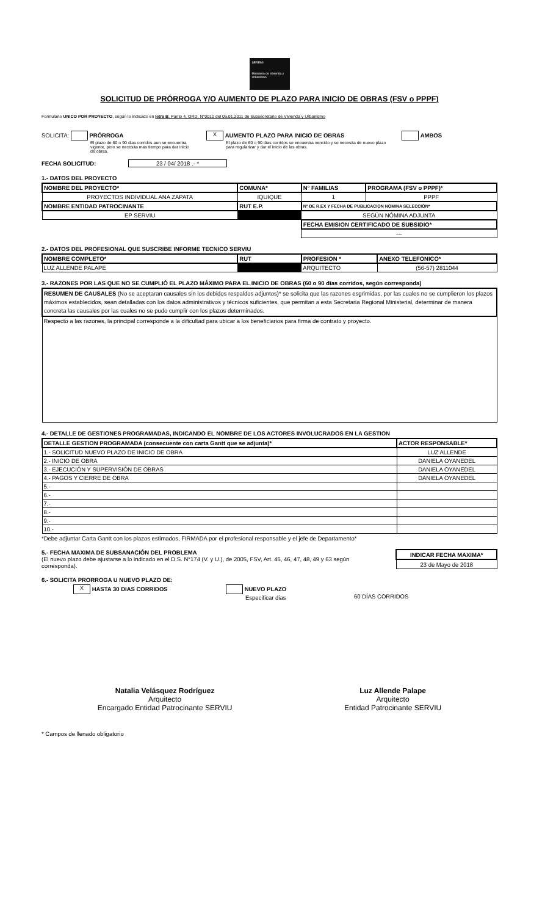SEREMI
Ministerio de Vivienda y Urbanismo
SOLICITUD DE PRÓRROGA Y/O AUMENTO DE PLAZO PARA INICIO DE OBRAS (FSV o PPPF)
Formulario UNICO POR PROYECTO, según lo indicado en letra B, Punto 4, ORD. N°0010 del 05.01.2011 de Subsecretario de Vivienda y Urbanismo
SOLICITA: PRÓRROGA
El plazo de 60 o 90 dias corridos aun se encuentra vigente, pero se necesita mas tiempo para dar inicio de obras.
X AUMENTO PLAZO PARA INICIO DE OBRAS
El plazo de 60 o 90 dias corridos se encuentra vencido y se necesita de nuevo plazo para regularizar y dar el inicio de las obras.
AMBOS
FECHA SOLICITUD: 23 / 04/ 2018 .- *
1.- DATOS DEL PROYECTO
| NOMBRE DEL PROYECTO* | COMUNA* | N° FAMILIAS | PROGRAMA (FSV o PPPF)* |
| --- | --- | --- | --- |
| PROYECTOS INDIVIDUAL ANA ZAPATA | IQUIQUE | 1 | PPPF |
| NOMBRE ENTIDAD PATROCINANTE | RUT E.P. | N° DE R.EX Y FECHA DE PUBLICACION NOMINA SELECCIÓN* | |
| EP SERVIU | | SEGÚN NÓMINA ADJUNTA | |
| | | FECHA EMISION CERTIFICADO DE SUBSIDIO* | |
| | | --- | |
2.- DATOS DEL PROFESIONAL QUE SUSCRIBE INFORME TECNICO SERVIU
| NOMBRE COMPLETO* | RUT | PROFESION * | ANEXO TELEFONICO* |
| --- | --- | --- | --- |
| LUZ ALLENDE PALAPE | | ARQUITECTO | (56-57) 2811044 |
3.- RAZONES POR LAS QUE NO SE CUMPLIÓ EL PLAZO MÁXIMO PARA EL INICIO DE OBRAS (60 o 90 días corridos, según corresponda)
| RESUMEN DE CAUSALES (No se aceptaran causales sin los debidos respaldos adjuntos)* se solicita que las razones esgrimidas, por las cuales no se cumplieron los plazos máximos establecidos, sean detalladas con los datos administrativos y técnicos suficientes, que permitan a esta Secretaria Regional Ministerial, determinar de manera concreta las causales por las cuales no se pudo cumplir con los plazos determinados. |
| Respecto a las razones, la principal corresponde a la dificultad para ubicar a los beneficiarios para firma de contrato y proyecto. |
4.- DETALLE DE GESTIONES PROGRAMADAS, INDICANDO EL NOMBRE DE LOS ACTORES INVOLUCRADOS EN LA GESTION
| DETALLE GESTION PROGRAMADA (consecuente con carta Gantt que se adjunta)* | ACTOR RESPONSABLE* |
| --- | --- |
| 1.- SOLICITUD NUEVO PLAZO DE INICIO DE OBRA | LUZ ALLENDE |
| 2.- INICIO DE OBRA | DANIELA OYANEDEL |
| 3.- EJECUCIÓN Y SUPERVISIÓN DE OBRAS | DANIELA OYANEDEL |
| 4.- PAGOS Y CIERRE DE OBRA | DANIELA OYANEDEL |
| 5.- | |
| 6.- | |
| 7.- | |
| 8.- | |
| 9.- | |
| 10.- | |
*Debe adjuntar Carta Gantt con los plazos estimados, FIRMADA por el profesional responsable y el jefe de Departamento*
5.- FECHA MAXIMA DE SUBSANACIÓN DEL PROBLEMA
(El nuevo plazo debe ajustarse a lo indicado en el D.S. N°174 (V. y U.), de 2005, FSV, Art. 45, 46, 47, 48, 49 y 63 según corresponda).
| INDICAR FECHA MAXIMA* |
| --- |
| 23 de Mayo de 2018 |
6.- SOLICITA PRORROGA U NUEVO PLAZO DE:
X HASTA 30 DIAS CORRIDOS NUEVO PLAZO
Especificar dias
60 DÍAS CORRIDOS
Natalia Velásquez Rodríguez
Arquitecto
Encargado Entidad Patrocinante SERVIU
Luz Allende Palape
Arquitecto
Entidad Patrocinante SERVIU
* Campos de llenado obligatorio